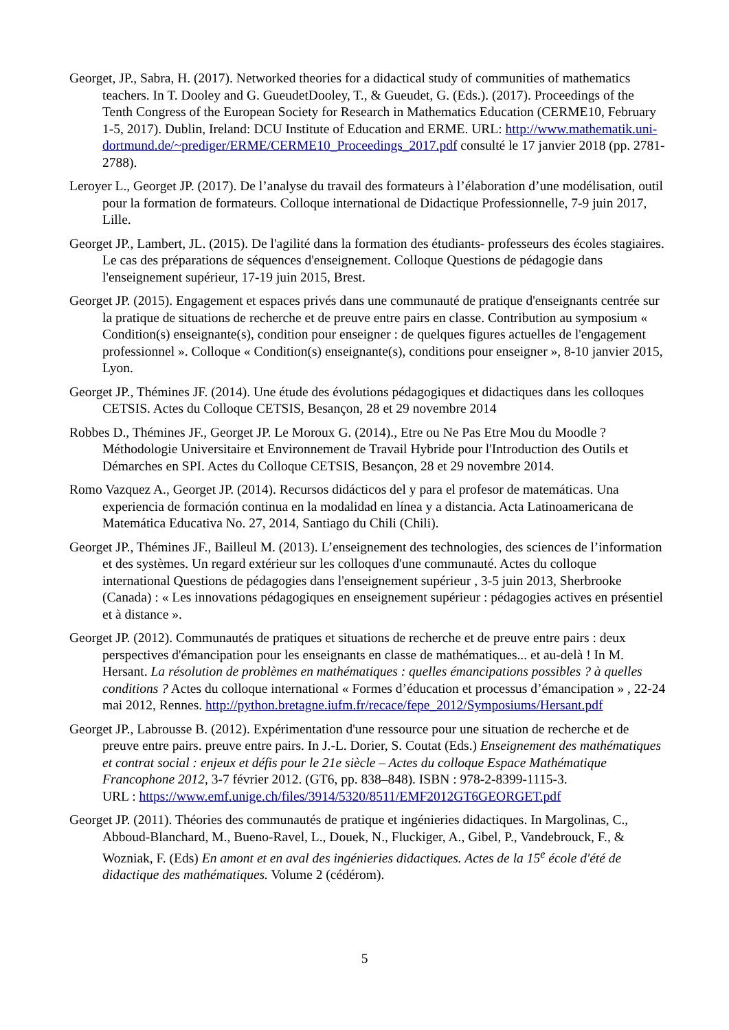Georget, JP., Sabra, H. (2017). Networked theories for a didactical study of communities of mathematics teachers. In T. Dooley and G. GueudetDooley, T., & Gueudet, G. (Eds.). (2017). Proceedings of the Tenth Congress of the European Society for Research in Mathematics Education (CERME10, February 1-5, 2017). Dublin, Ireland: DCU Institute of Education and ERME. URL: http://www.mathematik.uni-dortmund.de/~prediger/ERME/CERME10_Proceedings_2017.pdf consulté le 17 janvier 2018 (pp. 2781-2788).
Leroyer L., Georget JP. (2017). De l’analyse du travail des formateurs à l’élaboration d’une modélisation, outil pour la formation de formateurs. Colloque international de Didactique Professionnelle, 7-9 juin 2017, Lille.
Georget JP., Lambert, JL. (2015). De l'agilité dans la formation des étudiants- professeurs des écoles stagiaires. Le cas des préparations de séquences d'enseignement. Colloque Questions de pédagogie dans l'enseignement supérieur, 17-19 juin 2015, Brest.
Georget JP. (2015). Engagement et espaces privés dans une communauté de pratique d'enseignants centrée sur la pratique de situations de recherche et de preuve entre pairs en classe. Contribution au symposium « Condition(s) enseignante(s), condition pour enseigner : de quelques figures actuelles de l'engagement professionnel ». Colloque « Condition(s) enseignante(s), conditions pour enseigner », 8-10 janvier 2015, Lyon.
Georget JP., Thémines JF. (2014). Une étude des évolutions pédagogiques et didactiques dans les colloques CETSIS. Actes du Colloque CETSIS, Besançon, 28 et 29 novembre 2014
Robbes D., Thémines JF., Georget JP. Le Moroux G. (2014)., Etre ou Ne Pas Etre Mou du Moodle ? Méthodologie Universitaire et Environnement de Travail Hybride pour l'Introduction des Outils et Démarches en SPI. Actes du Colloque CETSIS, Besançon, 28 et 29 novembre 2014.
Romo Vazquez A., Georget JP. (2014). Recursos didácticos del y para el profesor de matemáticas. Una experiencia de formación continua en la modalidad en línea y a distancia. Acta Latinoamericana de Matemática Educativa No. 27, 2014, Santiago du Chili (Chili).
Georget JP., Thémines JF., Bailleul M. (2013). L’enseignement des technologies, des sciences de l’information et des systèmes. Un regard extérieur sur les colloques d'une communauté. Actes du colloque international Questions de pédagogies dans l'enseignement supérieur , 3-5 juin 2013, Sherbrooke (Canada) : « Les innovations pédagogiques en enseignement supérieur : pédagogies actives en présentiel et à distance ».
Georget JP. (2012). Communautés de pratiques et situations de recherche et de preuve entre pairs : deux perspectives d'émancipation pour les enseignants en classe de mathématiques... et au-delà ! In M. Hersant. La résolution de problèmes en mathématiques : quelles émancipations possibles ? à quelles conditions ? Actes du colloque international « Formes d’éducation et processus d’émancipation » , 22-24 mai 2012, Rennes. http://python.bretagne.iufm.fr/recace/fepe_2012/Symposiums/Hersant.pdf
Georget JP., Labrousse B. (2012). Expérimentation d'une ressource pour une situation de recherche et de preuve entre pairs. preuve entre pairs. In J.-L. Dorier, S. Coutat (Eds.) Enseignement des mathématiques et contrat social : enjeux et défis pour le 21e siècle – Actes du colloque Espace Mathématique Francophone 2012, 3-7 février 2012. (GT6, pp. 838–848). ISBN : 978-2-8399-1115-3.
URL : https://www.emf.unige.ch/files/3914/5320/8511/EMF2012GT6GEORGET.pdf
Georget JP. (2011). Théories des communautés de pratique et ingénieries didactiques. In Margolinas, C., Abboud-Blanchard, M., Bueno-Ravel, L., Douek, N., Fluckiger, A., Gibel, P., Vandebrouck, F., & Wozniak, F. (Eds) En amont et en aval des ingénieries didactiques. Actes de la 15<sup>e</sup> école d'été de didactique des mathématiques. Volume 2 (cédérom).
5